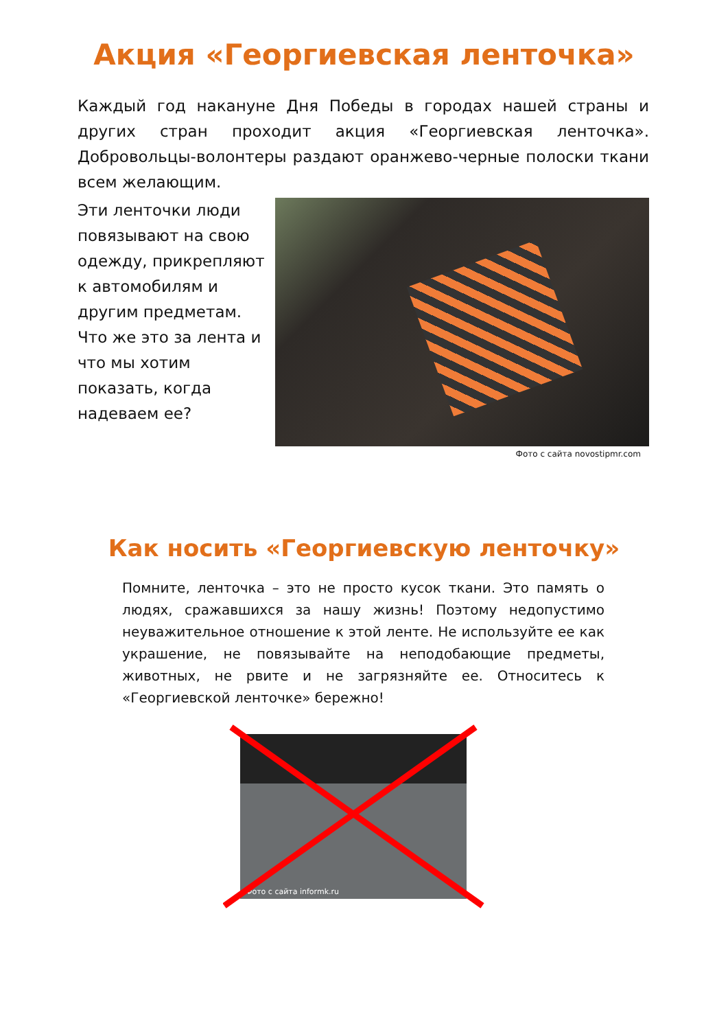Акция «Георгиевская ленточка»
Каждый год накануне Дня Победы в городах нашей страны и других стран проходит акция «Георгиевская ленточка». Добровольцы-волонтеры раздают оранжево-черные полоски ткани всем желающим.
Эти ленточки люди повязывают на свою одежду, прикрепляют к автомобилям и другим предметам. Что же это за лента и что мы хотим показать, когда надеваем ее?
Фото с сайта novostipmr.com
Как носить «Георгиевскую ленточку»
Помните, ленточка – это не просто кусок ткани. Это память о людях, сражавшихся за нашу жизнь! Поэтому недопустимо неуважительное отношение к этой ленте. Не используйте ее как украшение, не повязывайте на неподобающие предметы, животных, не рвите и не загрязняйте ее. Относитесь к «Георгиевской ленточке» бережно!
Фото с сайта informk.ru